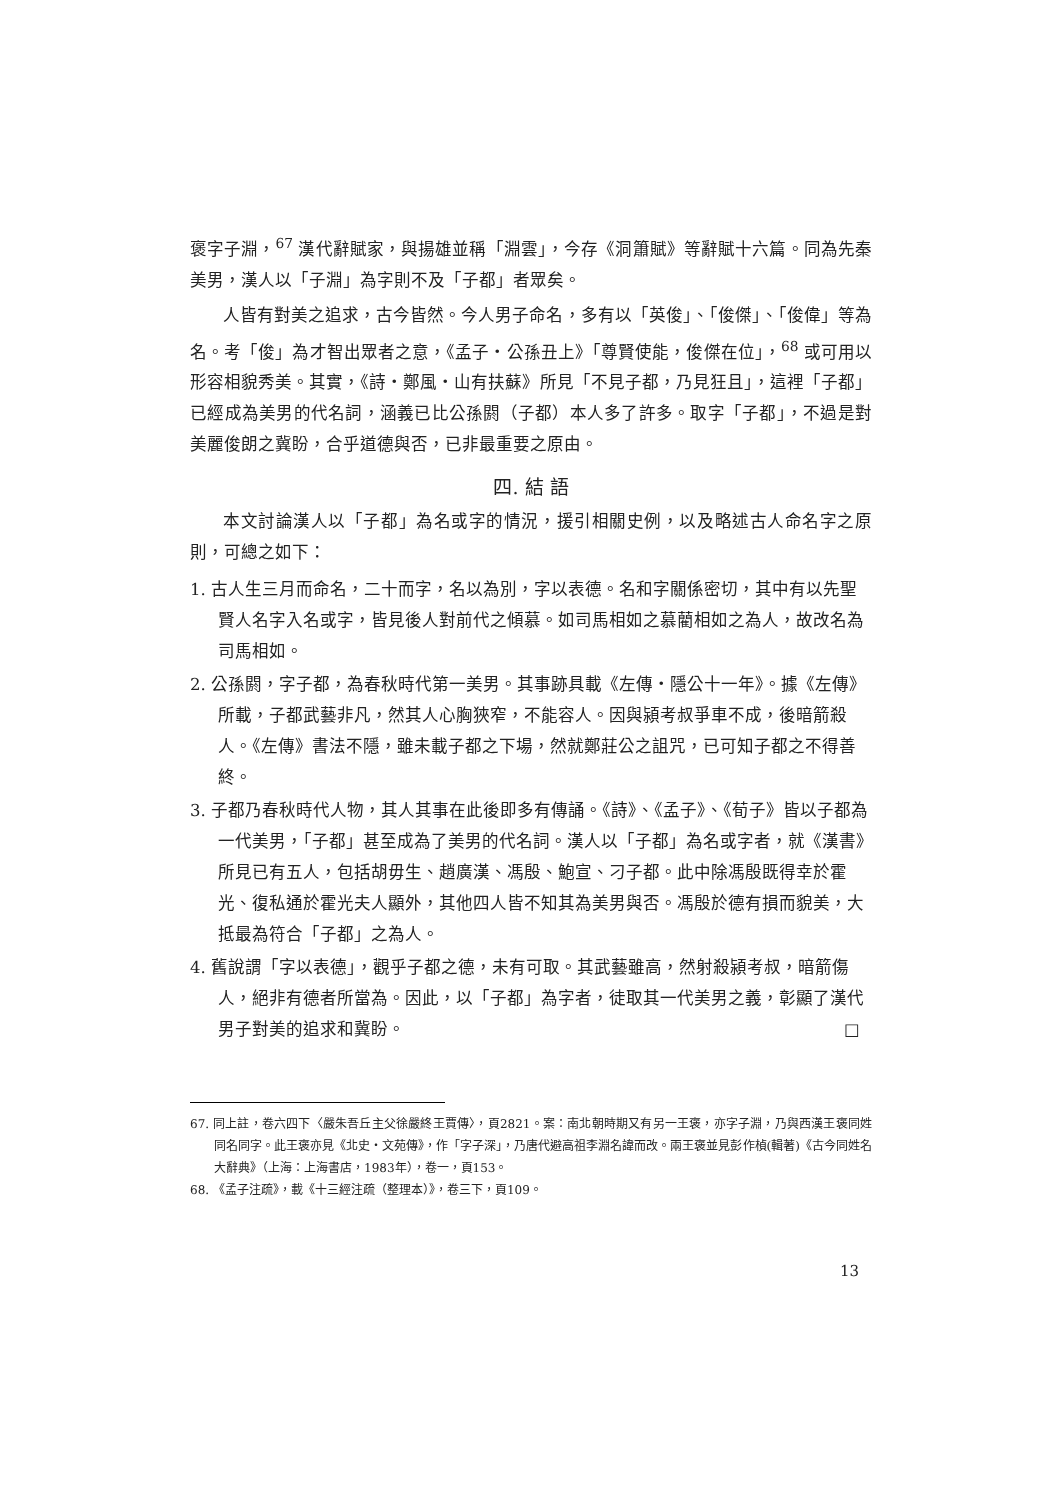褒字子淵，<sup>67</sup> 漢代辭賦家，與揚雄並稱「淵雲」，今存《洞簫賦》等辭賦十六篇。同為先秦美男，漢人以「子淵」為字則不及「子都」者眾矣。
人皆有對美之追求，古今皆然。今人男子命名，多有以「英俊」、「俊傑」、「俊偉」等為名。考「俊」為才智出眾者之意，《孟子・公孫丑上》「尊賢使能，俊傑在位」，<sup>68</sup> 或可用以形容相貌秀美。其實，《詩・鄭風・山有扶蘇》所見「不見子都，乃見狂且」，這裡「子都」已經成為美男的代名詞，涵義已比公孫閼（子都）本人多了許多。取字「子都」，不過是對美麗俊朗之冀盼，合乎道德與否，已非最重要之原由。
四. 結 語
本文討論漢人以「子都」為名或字的情況，援引相關史例，以及略述古人命名字之原則，可總之如下：
1. 古人生三月而命名，二十而字，名以為別，字以表德。名和字關係密切，其中有以先聖賢人名字入名或字，皆見後人對前代之傾慕。如司馬相如之慕藺相如之為人，故改名為司馬相如。
2. 公孫閼，字子都，為春秋時代第一美男。其事跡具載《左傳・隱公十一年》。據《左傳》所載，子都武藝非凡，然其人心胸狹窄，不能容人。因與潁考叔爭車不成，後暗箭殺人。《左傳》書法不隱，雖未載子都之下場，然就鄭莊公之詛咒，已可知子都之不得善終。
3. 子都乃春秋時代人物，其人其事在此後即多有傳誦。《詩》、《孟子》、《荀子》皆以子都為一代美男，「子都」甚至成為了美男的代名詞。漢人以「子都」為名或字者，就《漢書》所見已有五人，包括胡毋生、趙廣漢、馮殷、鮑宣、刁子都。此中除馮殷既得幸於霍光、復私通於霍光夫人顯外，其他四人皆不知其為美男與否。馮殷於德有損而貌美，大抵最為符合「子都」之為人。
4. 舊說謂「字以表德」，觀乎子都之德，未有可取。其武藝雖高，然射殺潁考叔，暗箭傷人，絕非有德者所當為。因此，以「子都」為字者，徒取其一代美男之義，彰顯了漢代男子對美的追求和冀盼。 □
67. 同上註，卷六四下〈嚴朱吾丘主父徐嚴終王賈傳〉，頁2821。案：南北朝時期又有另一王褒，亦字子淵，乃與西漢王褒同姓同名同字。此王褒亦見《北史・文苑傳》，作「字子深」，乃唐代避高祖李淵名諱而改。兩王褒並見彭作楨(輯著)《古今同姓名大辭典》（上海：上海書店，1983年），卷一，頁153。
68. 《孟子注疏》，載《十三經注疏（整理本）》，卷三下，頁109。
13